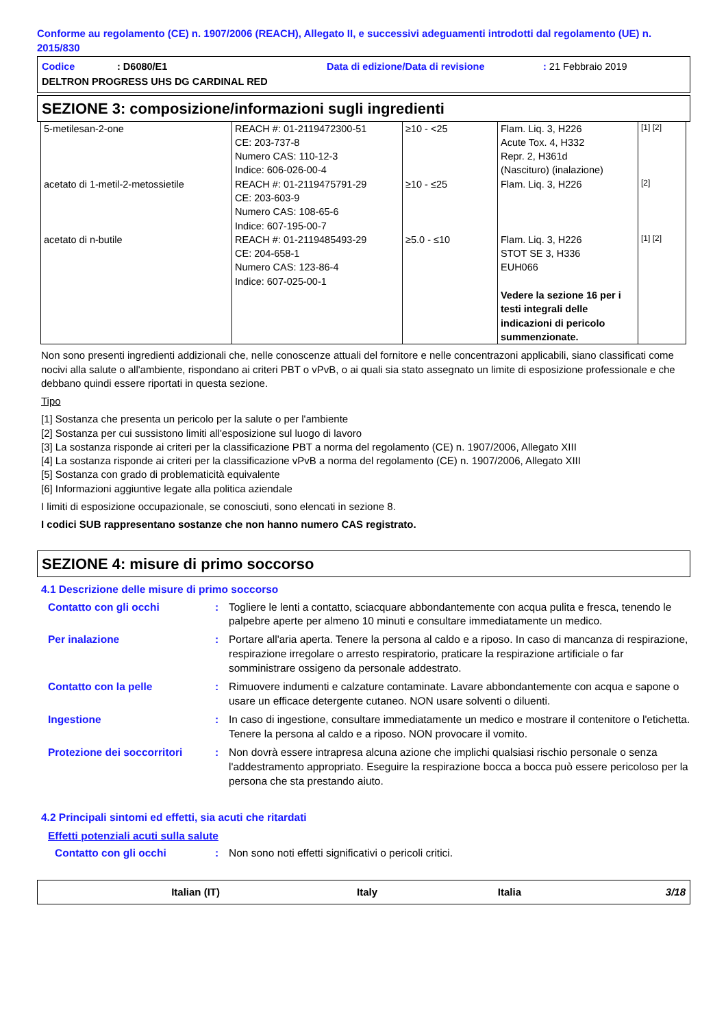Conforme au regolamento (CE) n. 1907/2006 (REACH), Allegato II, e successivi adeguamenti introdotti dal regolamento (UE) n. 2015/830
Codice: D6080/E1 Data di edizione/Data di revisione: 21 Febbraio 2019
DELTRON PROGRESS UHS DG CARDINAL RED
SEZIONE 3: composizione/informazioni sugli ingredienti
| 5-metilesan-2-one | REACH #: 01-2119472300-51 CE: 203-737-8 Numero CAS: 110-12-3 Indice: 606-026-00-4 | ≥10 - <25 | Flam. Liq. 3, H226 Acute Tox. 4, H332 Repr. 2, H361d (Nascituro) (inalazione) | [1] [2] |
| acetato di 1-metil-2-metossietile | REACH #: 01-2119475791-29 CE: 203-603-9 Numero CAS: 108-65-6 Indice: 607-195-00-7 | ≥10 - ≤25 | Flam. Liq. 3, H226 | [2] |
| acetato di n-butile | REACH #: 01-2119485493-29 CE: 204-658-1 Numero CAS: 123-86-4 Indice: 607-025-00-1 | ≥5.0 - ≤10 | Flam. Liq. 3, H226 STOT SE 3, H336 EUH066 Vedere la sezione 16 per i testi integrali delle indicazioni di pericolo summenzionate. | [1] [2] |
Non sono presenti ingredienti addizionali che, nelle conoscenze attuali del fornitore e nelle concentrazoni applicabili, siano classificati come nocivi alla salute o all'ambiente, rispondano ai criteri PBT o vPvB, o ai quali sia stato assegnato un limite di esposizione professionale e che debbano quindi essere riportati in questa sezione.
Tipo
[1] Sostanza che presenta un pericolo per la salute o per l'ambiente
[2] Sostanza per cui sussistono limiti all'esposizione sul luogo di lavoro
[3] La sostanza risponde ai criteri per la classificazione PBT a norma del regolamento (CE) n. 1907/2006, Allegato XIII
[4] La sostanza risponde ai criteri per la classificazione vPvB a norma del regolamento (CE) n. 1907/2006, Allegato XIII
[5] Sostanza con grado di problematicità equivalente
[6] Informazioni aggiuntive legate alla politica aziendale
I limiti di esposizione occupazionale, se conosciuti, sono elencati in sezione 8.
I codici SUB rappresentano sostanze che non hanno numero CAS registrato.
SEZIONE 4: misure di primo soccorso
4.1 Descrizione delle misure di primo soccorso
Contatto con gli occhi : Togliere le lenti a contatto, sciacquare abbondantemente con acqua pulita e fresca, tenendo le palpebre aperte per almeno 10 minuti e consultare immediatamente un medico.
Per inalazione : Portare all'aria aperta. Tenere la persona al caldo e a riposo. In caso di mancanza di respirazione, respirazione irregolare o arresto respiratorio, praticare la respirazione artificiale o far somministrare ossigeno da personale addestrato.
Contatto con la pelle : Rimuovere indumenti e calzature contaminate. Lavare abbondantemente con acqua e sapone o usare un efficace detergente cutaneo. NON usare solventi o diluenti.
Ingestione : In caso di ingestione, consultare immediatamente un medico e mostrare il contenitore o l'etichetta. Tenere la persona al caldo e a riposo. NON provocare il vomito.
Protezione dei soccorritori
: Non dovrà essere intrapresa alcuna azione che implichi qualsiasi rischio personale o senza l'addestramento appropriato. Eseguire la respirazione bocca a bocca può essere pericoloso per la persona che sta prestando aiuto.
4.2 Principali sintomi ed effetti, sia acuti che ritardati
Effetti potenziali acuti sulla salute
Contatto con gli occhi : Non sono noti effetti significativi o pericoli critici.
Italian (IT) Italy Italia 3/18